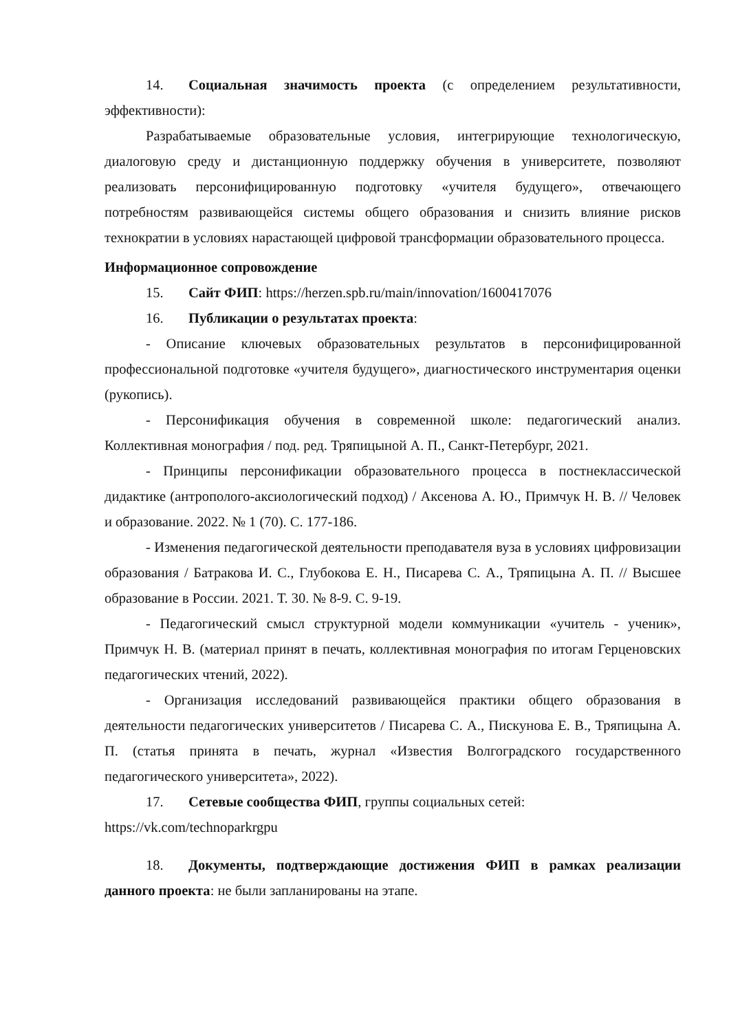14. Социальная значимость проекта (с определением результативности, эффективности):
Разрабатываемые образовательные условия, интегрирующие технологическую, диалоговую среду и дистанционную поддержку обучения в университете, позволяют реализовать персонифицированную подготовку «учителя будущего», отвечающего потребностям развивающейся системы общего образования и снизить влияние рисков технократии в условиях нарастающей цифровой трансформации образовательного процесса.
Информационное сопровождение
15. Сайт ФИП: https://herzen.spb.ru/main/innovation/1600417076
16. Публикации о результатах проекта:
- Описание ключевых образовательных результатов в персонифицированной профессиональной подготовке «учителя будущего», диагностического инструментария оценки (рукопись).
- Персонификация обучения в современной школе: педагогический анализ. Коллективная монография / под. ред. Тряпицыной А. П., Санкт-Петербург, 2021.
- Принципы персонификации образовательного процесса в постнеклассической дидактике (антрополого-аксиологический подход) / Аксенова А. Ю., Примчук Н. В. // Человек и образование. 2022. № 1 (70). С. 177-186.
- Изменения педагогической деятельности преподавателя вуза в условиях цифровизации образования / Батракова И. С., Глубокова Е. Н., Писарева С. А., Тряпицына А. П. // Высшее образование в России. 2021. Т. 30. № 8-9. С. 9-19.
- Педагогический смысл структурной модели коммуникации «учитель - ученик», Примчук Н. В. (материал принят в печать, коллективная монография по итогам Герценовских педагогических чтений, 2022).
- Организация исследований развивающейся практики общего образования в деятельности педагогических университетов / Писарева С. А., Пискунова Е. В., Тряпицына А. П. (статья принята в печать, журнал «Известия Волгоградского государственного педагогического университета», 2022).
17. Сетевые сообщества ФИП, группы социальных сетей:
https://vk.com/technoparkrgpu
18. Документы, подтверждающие достижения ФИП в рамках реализации данного проекта: не были запланированы на этапе.